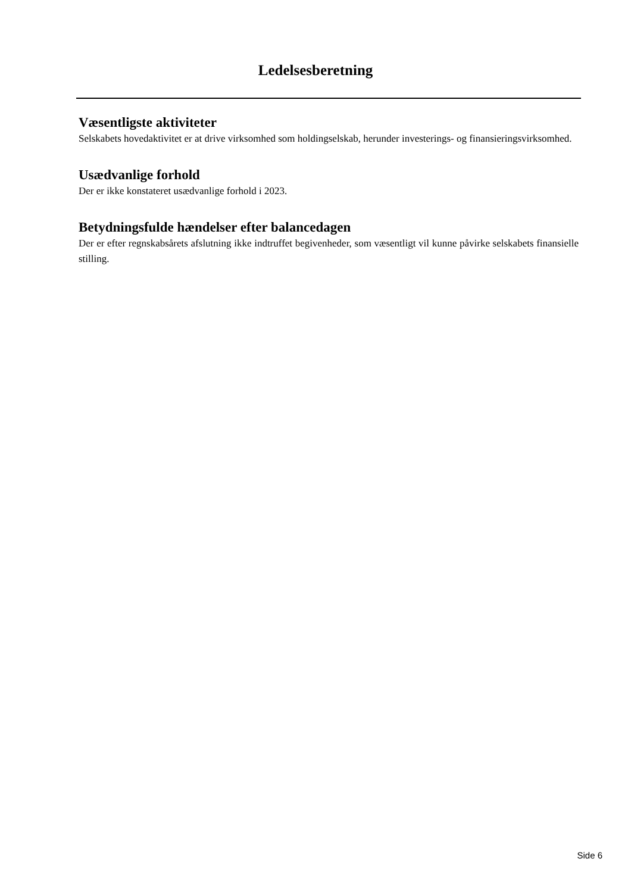Ledelsesberetning
Væsentligste aktiviteter
Selskabets hovedaktivitet er at drive virksomhed som holdingselskab, herunder investerings- og finansieringsvirksomhed.
Usædvanlige forhold
Der er ikke konstateret usædvanlige forhold i 2023.
Betydningsfulde hændelser efter balancedagen
Der er efter regnskabsårets afslutning ikke indtruffet begivenheder, som væsentligt vil kunne påvirke selskabets finansielle stilling.
Side 6